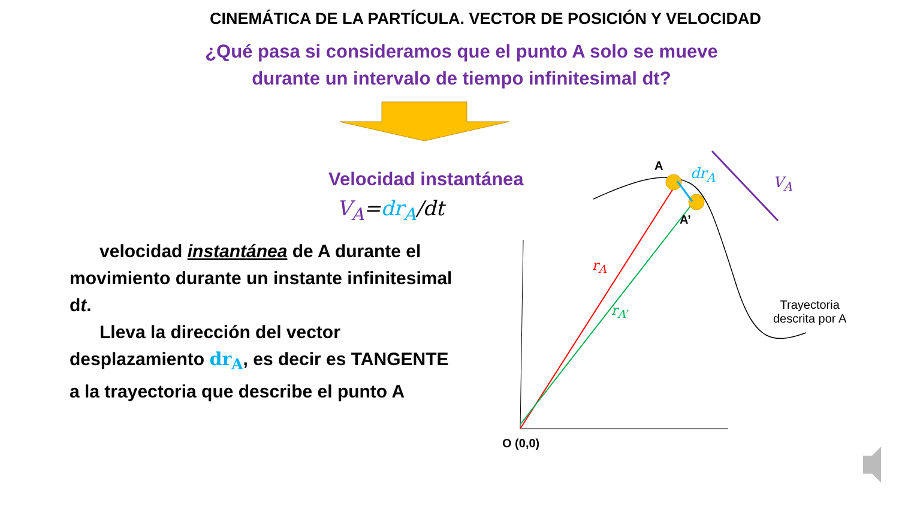CINEMÁTICA DE LA PARTÍCULA. VECTOR DE POSICIÓN Y VELOCIDAD
¿Qué pasa si consideramos que el punto A solo se mueve
durante un intervalo de tiempo infinitesimal dt?
Velocidad instantánea
V<sub>A</sub>=dr<sub>A</sub>/dt
velocidad instantánea de A durante el movimiento durante un instante infinitesimal dt.
Lleva la dirección del vector desplazamiento dr<sub>A</sub>, es decir es TANGENTE a la trayectoria que describe el punto A
A dr<sub>A</sub>
V<sub>A</sub>
A’
r<sub>A</sub>
r<sub>A’</sub>
Trayectoria
descrita por A
O (0,0)